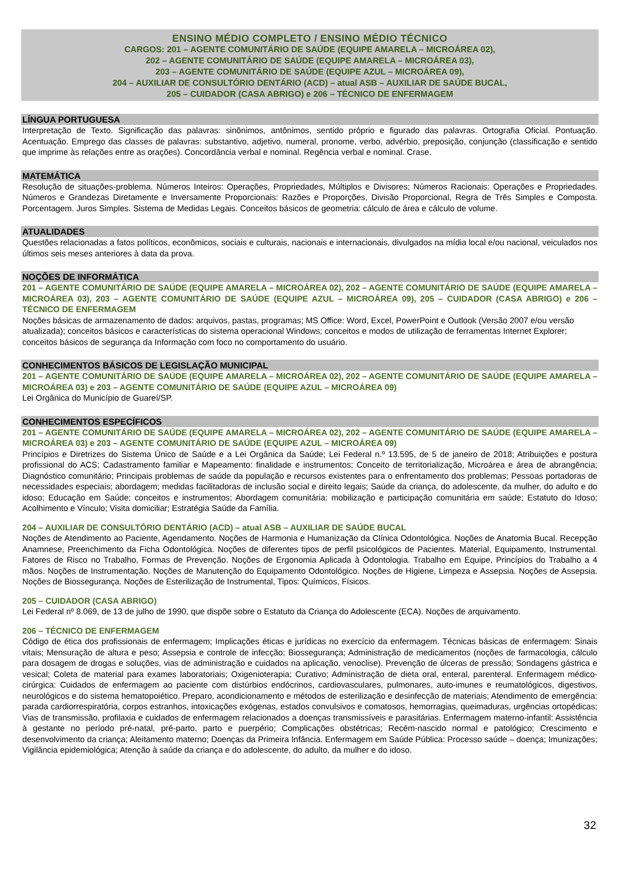ENSINO MÉDIO COMPLETO / ENSINO MÉDIO TÉCNICO
CARGOS: 201 – AGENTE COMUNITÁRIO DE SAÚDE (EQUIPE AMARELA – MICROÁREA 02),
202 – AGENTE COMUNITÁRIO DE SAÚDE (EQUIPE AMARELA – MICROÁREA 03),
203 – AGENTE COMUNITÁRIO DE SAÚDE (EQUIPE AZUL – MICROÁREA 09),
204 – AUXILIAR DE CONSULTÓRIO DENTÁRIO (ACD) – atual ASB – AUXILIAR DE SAÚDE BUCAL,
205 – CUIDADOR (CASA ABRIGO) e 206 – TÉCNICO DE ENFERMAGEM
LÍNGUA PORTUGUESA
Interpretação de Texto. Significação das palavras: sinônimos, antônimos, sentido próprio e figurado das palavras. Ortografia Oficial. Pontuação. Acentuação. Emprego das classes de palavras: substantivo, adjetivo, numeral, pronome, verbo, advérbio, preposição, conjunção (classificação e sentido que imprime às relações entre as orações). Concordância verbal e nominal. Regência verbal e nominal. Crase.
MATEMÁTICA
Resolução de situações-problema. Números Inteiros: Operações, Propriedades, Múltiplos e Divisores; Números Racionais: Operações e Propriedades. Números e Grandezas Diretamente e Inversamente Proporcionais: Razões e Proporções, Divisão Proporcional, Regra de Três Simples e Composta. Porcentagem. Juros Simples. Sistema de Medidas Legais. Conceitos básicos de geometria: cálculo de área e cálculo de volume.
ATUALIDADES
Questões relacionadas a fatos políticos, econômicos, sociais e culturais, nacionais e internacionais, divulgados na mídia local e/ou nacional, veiculados nos últimos seis meses anteriores à data da prova.
NOÇÕES DE INFORMÁTICA
201 – AGENTE COMUNITÁRIO DE SAÚDE (EQUIPE AMARELA – MICROÁREA 02), 202 – AGENTE COMUNITÁRIO DE SAÚDE (EQUIPE AMARELA – MICROÁREA 03), 203 – AGENTE COMUNITÁRIO DE SAÚDE (EQUIPE AZUL – MICROÁREA 09), 205 – CUIDADOR (CASA ABRIGO) e 206 – TÉCNICO DE ENFERMAGEM
Noções básicas de armazenamento de dados: arquivos, pastas, programas; MS Office: Word, Excel, PowerPoint e Outlook (Versão 2007 e/ou versão atualizada); conceitos básicos e características do sistema operacional Windows; conceitos e modos de utilização de ferramentas Internet Explorer; conceitos básicos de segurança da Informação com foco no comportamento do usuário.
CONHECIMENTOS BÁSICOS DE LEGISLAÇÃO MUNICIPAL
201 – AGENTE COMUNITÁRIO DE SAÚDE (EQUIPE AMARELA – MICROÁREA 02), 202 – AGENTE COMUNITÁRIO DE SAÚDE (EQUIPE AMARELA – MICROÁREA 03) e 203 – AGENTE COMUNITÁRIO DE SAÚDE (EQUIPE AZUL – MICROÁREA 09)
Lei Orgânica do Município de Guareí/SP.
CONHECIMENTOS ESPECÍFICOS
201 – AGENTE COMUNITÁRIO DE SAÚDE (EQUIPE AMARELA – MICROÁREA 02), 202 – AGENTE COMUNITÁRIO DE SAÚDE (EQUIPE AMARELA – MICROÁREA 03) e 203 – AGENTE COMUNITÁRIO DE SAÚDE (EQUIPE AZUL – MICROÁREA 09)
Princípios e Diretrizes do Sistema Único de Saúde e a Lei Orgânica da Saúde; Lei Federal n.º 13.595, de 5 de janeiro de 2018; Atribuições e postura profissional do ACS; Cadastramento familiar e Mapeamento: finalidade e instrumentos; Conceito de territorialização, Microárea e área de abrangência; Diagnóstico comunitário; Principais problemas de saúde da população e recursos existentes para o enfrentamento dos problemas; Pessoas portadoras de necessidades especiais; abordagem; medidas facilitadoras de inclusão social e direito legais; Saúde da criança, do adolescente, da mulher, do adulto e do idoso; Educação em Saúde; conceitos e instrumentos; Abordagem comunitária: mobilização e participação comunitária em saúde; Estatuto do Idoso; Acolhimento e Vínculo; Visita domiciliar; Estratégia Saúde da Família.
204 – AUXILIAR DE CONSULTÓRIO DENTÁRIO (ACD) – atual ASB – AUXILIAR DE SAÚDE BUCAL
Noções de Atendimento ao Paciente, Agendamento. Noções de Harmonia e Humanização da Clínica Odontológica. Noções de Anatomia Bucal. Recepção Anamnese, Preenchimento da Ficha Odontológica. Noções de diferentes tipos de perfil psicológicos de Pacientes. Material, Equipamento, Instrumental. Fatores de Risco no Trabalho, Formas de Prevenção. Noções de Ergonomia Aplicada à Odontologia. Trabalho em Equipe, Princípios do Trabalho a 4 mãos. Noções de Instrumentação. Noções de Manutenção do Equipamento Odontológico. Noções de Higiene, Limpeza e Assepsia. Noções de Assepsia. Noções de Biossegurança. Noções de Esterilização de Instrumental, Tipos: Químicos, Físicos.
205 – CUIDADOR (CASA ABRIGO)
Lei Federal nº 8.069, de 13 de julho de 1990, que dispõe sobre o Estatuto da Criança do Adolescente (ECA). Noções de arquivamento.
206 – TÉCNICO DE ENFERMAGEM
Código de ética dos profissionais de enfermagem; Implicações éticas e jurídicas no exercício da enfermagem. Técnicas básicas de enfermagem: Sinais vitais; Mensuração de altura e peso; Assepsia e controle de infecção; Biossegurança; Administração de medicamentos (noções de farmacologia, cálculo para dosagem de drogas e soluções, vias de administração e cuidados na aplicação, venoclise). Prevenção de úlceras de pressão; Sondagens gástrica e vesical; Coleta de material para exames laboratoriais; Oxigenioterapia; Curativo; Administração de dieta oral, enteral, parenteral. Enfermagem médico-cirúrgica: Cuidados de enfermagem ao paciente com distúrbios endócrinos, cardiovasculares, pulmonares, auto-imunes e reumatológicos, digestivos, neurológicos e do sistema hematopoiético. Preparo, acondicionamento e métodos de esterilização e desinfecção de materiais; Atendimento de emergência: parada cardiorrespiratória, corpos estranhos, intoxicações exógenas, estados convulsivos e comatosos, hemorragias, queimaduras, urgências ortopédicas; Vias de transmissão, profilaxia e cuidados de enfermagem relacionados a doenças transmissíveis e parasitárias. Enfermagem materno-infantil: Assistência à gestante no período pré-natal, pré-parto, parto e puerpério; Complicações obstétricas; Recém-nascido normal e patológico; Crescimento e desenvolvimento da criança; Aleitamento materno; Doenças da Primeira Infância. Enfermagem em Saúde Pública: Processo saúde – doença; Imunizações; Vigilância epidemiológica; Atenção à saúde da criança e do adolescente, do adulto, da mulher e do idoso.
32